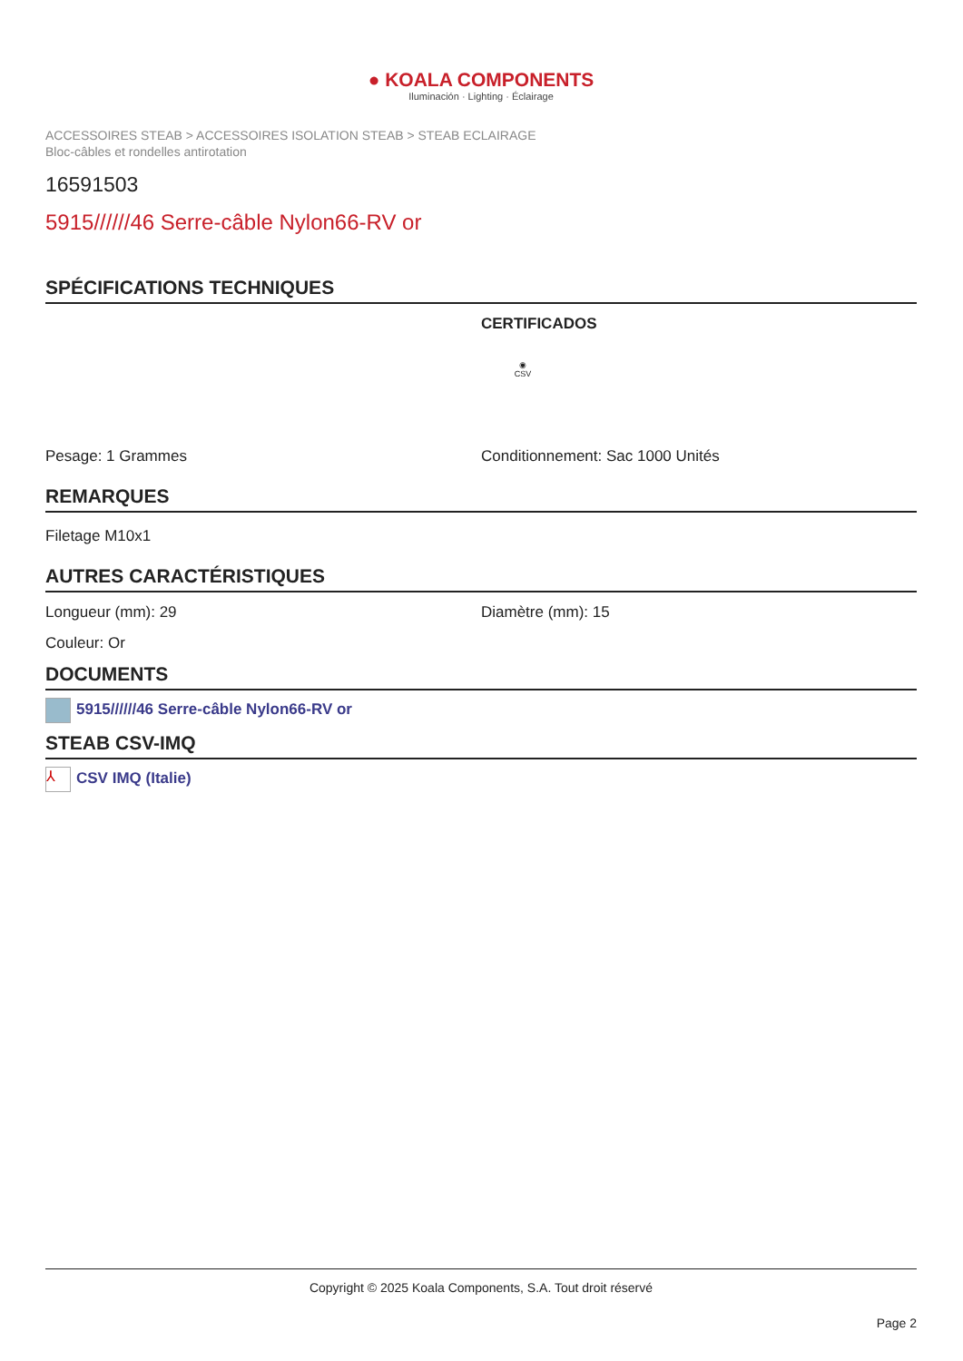● KOALA COMPONENTS
Iluminación · Lighting · Éclairage
ACCESSOIRES STEAB > ACCESSOIRES ISOLATION STEAB > STEAB ECLAIRAGE
Bloc-câbles et rondelles antirotation
16591503
5915//////46 Serre-câble Nylon66-RV or
SPÉCIFICATIONS TECHNIQUES
CERTIFICADOS
◉
CSV
Pesage: 1 Grammes Conditionnement: Sac 1000 Unités
REMARQUES
Filetage M10x1
AUTRES CARACTÉRISTIQUES
Longueur (mm): 29 Diamètre (mm): 15
Couleur: Or
DOCUMENTS
5915//////46 Serre-câble Nylon66-RV or
STEAB CSV-IMQ
⅄ CSV IMQ (Italie)
Copyright © 2025 Koala Components, S.A. Tout droit réservé
Page 2